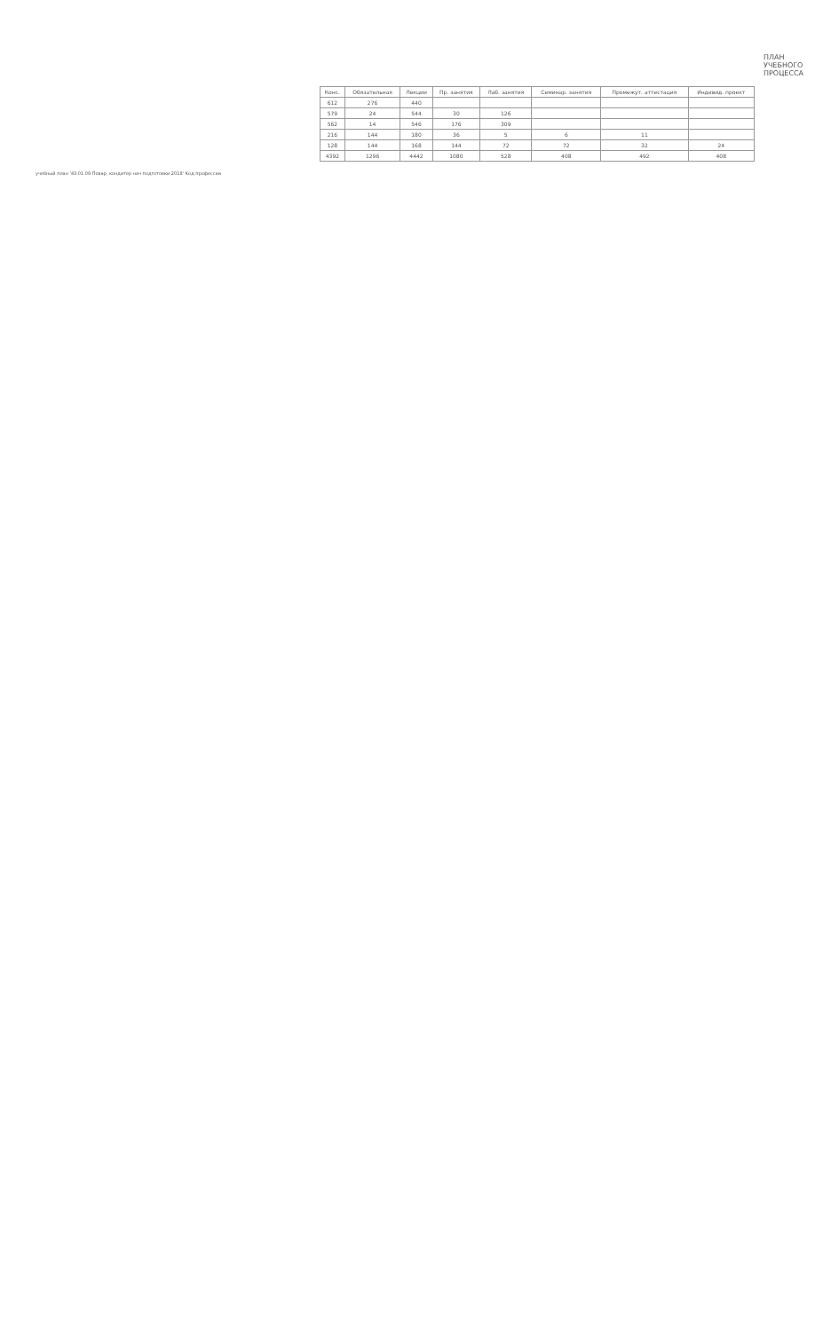ПЛАН УЧЕБНОГО ПРОЦЕССА
| Конс. | Обязательная | Лекции | Пр. занятия | Лаб. занятия | Семинар. занятия | Промежут. аттестация | Индивид. проект |
| --- | --- | --- | --- | --- | --- | --- | --- |
| 612 | 276 | 440 | | | | | |
| 579 | 24 | 544 | 30 | 126 | | | |
| 562 | 14 | 546 | 176 | 309 | | | |
| 216 | 144 | 180 | 36 | 5 | 6 | 11 | |
| 128 | 144 | 168 | 144 | 72 | 72 | 32 | 24 |
| 4392 | 1296 | 4442 | 1080 | 528 | 408 | 492 | 408 |
учебный план '43.01.09 Повар, кондитер нач подготовки 2018' Код профессии